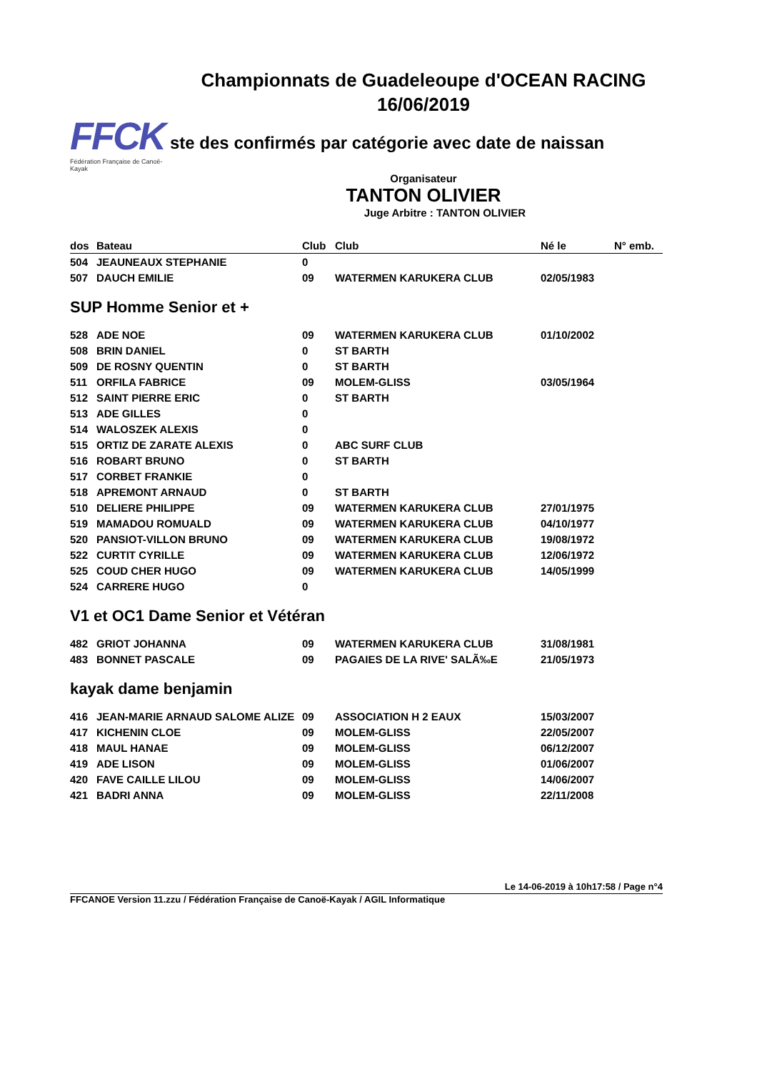Championnats de Guadeleoupe d'OCEAN RACING
16/06/2019
FFCK
Fédération Française de Canoë-Kayak
ste des confirmés par catégorie avec date de naissan
Organisateur
TANTON OLIVIER
Juge Arbitre : TANTON OLIVIER
| dos | Bateau | Club | Club | Né le | N° emb. |
| --- | --- | --- | --- | --- | --- |
| 504 | JEAUNEAUX STEPHANIE | 0 | | | |
| 507 | DAUCH EMILIE | 09 | WATERMEN KARUKERA CLUB | 02/05/1983 | |
| SUP Homme Senior et + | | | | | |
| 528 | ADE NOE | 09 | WATERMEN KARUKERA CLUB | 01/10/2002 | |
| 508 | BRIN DANIEL | 0 | ST BARTH | | |
| 509 | DE ROSNY QUENTIN | 0 | ST BARTH | | |
| 511 | ORFILA FABRICE | 09 | MOLEM-GLISS | 03/05/1964 | |
| 512 | SAINT PIERRE ERIC | 0 | ST BARTH | | |
| 513 | ADE GILLES | 0 | | | |
| 514 | WALOSZEK ALEXIS | 0 | | | |
| 515 | ORTIZ DE ZARATE ALEXIS | 0 | ABC SURF CLUB | | |
| 516 | ROBART BRUNO | 0 | ST BARTH | | |
| 517 | CORBET FRANKIE | 0 | | | |
| 518 | APREMONT ARNAUD | 0 | ST BARTH | | |
| 510 | DELIERE PHILIPPE | 09 | WATERMEN KARUKERA CLUB | 27/01/1975 | |
| 519 | MAMADOU ROMUALD | 09 | WATERMEN KARUKERA CLUB | 04/10/1977 | |
| 520 | PANSIOT-VILLON BRUNO | 09 | WATERMEN KARUKERA CLUB | 19/08/1972 | |
| 522 | CURTIT CYRILLE | 09 | WATERMEN KARUKERA CLUB | 12/06/1972 | |
| 525 | COUD CHER HUGO | 09 | WATERMEN KARUKERA CLUB | 14/05/1999 | |
| 524 | CARRERE HUGO | 0 | | | |
| V1 et OC1 Dame Senior et Vétéran | | | | | |
| 482 | GRIOT JOHANNA | 09 | WATERMEN KARUKERA CLUB | 31/08/1981 | |
| 483 | BONNET PASCALE | 09 | PAGAIES DE LA RIVE' SALÃ‰E | 21/05/1973 | |
| kayak dame benjamin | | | | | |
| 416 | JEAN-MARIE ARNAUD SALOME ALIZE | 09 | ASSOCIATION H 2 EAUX | 15/03/2007 | |
| 417 | KICHENIN CLOE | 09 | MOLEM-GLISS | 22/05/2007 | |
| 418 | MAUL HANAE | 09 | MOLEM-GLISS | 06/12/2007 | |
| 419 | ADE LISON | 09 | MOLEM-GLISS | 01/06/2007 | |
| 420 | FAVE CAILLE LILOU | 09 | MOLEM-GLISS | 14/06/2007 | |
| 421 | BADRI ANNA | 09 | MOLEM-GLISS | 22/11/2008 | |
Le 14-06-2019 à 10h17:58 / Page n°4
FFCANOE Version 11.zzu / Fédération Française de Canoë-Kayak / AGIL Informatique